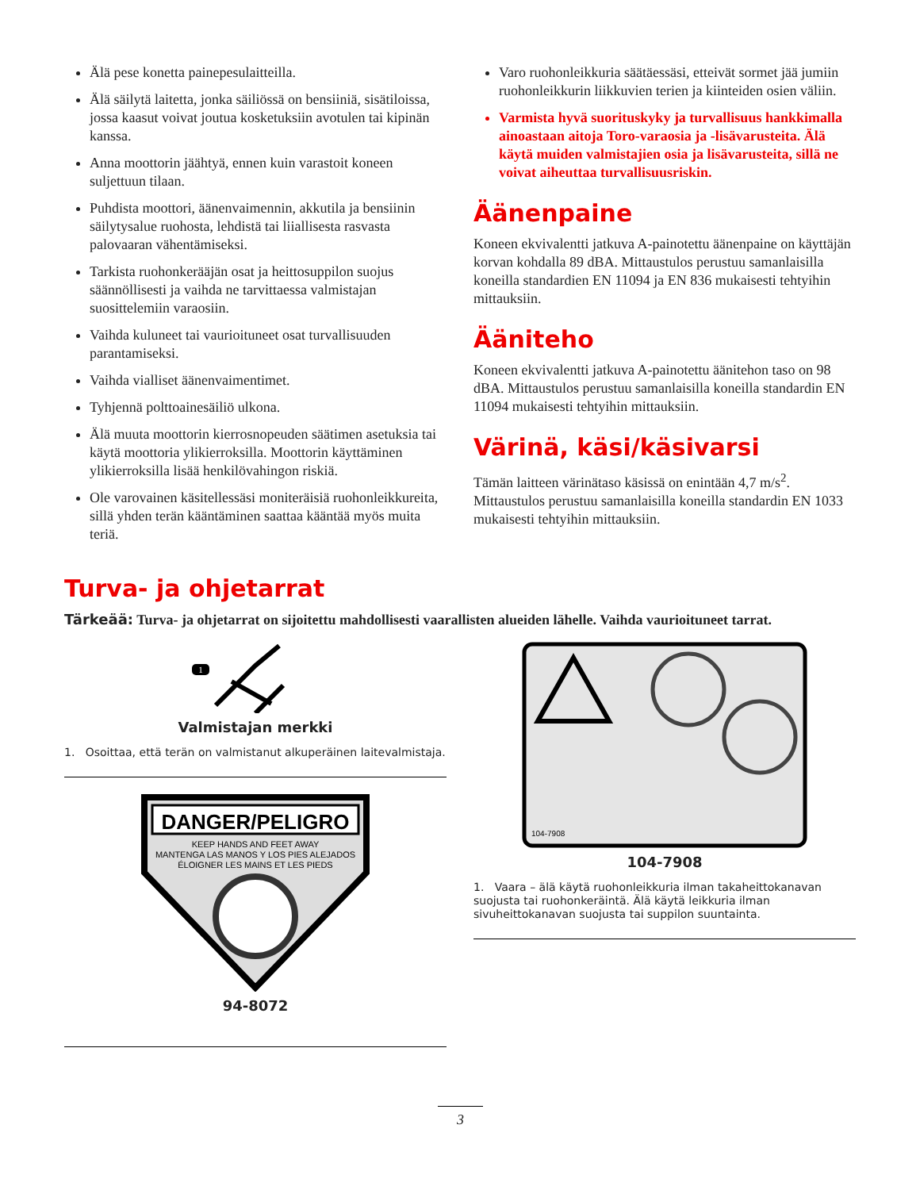Älä pese konetta painepesulaitteilla.
Älä säilytä laitetta, jonka säiliössä on bensiiniä, sisätiloissa, jossa kaasut voivat joutua kosketuksiin avotulen tai kipinän kanssa.
Anna moottorin jäähtyä, ennen kuin varastoit koneen suljettuun tilaan.
Puhdista moottori, äänenvaimennin, akkutila ja bensiinin säilytysalue ruohosta, lehdistä tai liiallisesta rasvasta palovaaran vähentämiseksi.
Tarkista ruohonkerääjän osat ja heittosuppilon suojus säännöllisesti ja vaihda ne tarvittaessa valmistajan suosittelemiin varaosiin.
Vaihda kuluneet tai vaurioituneet osat turvallisuuden parantamiseksi.
Vaihda vialliset äänenvaimentimet.
Tyhjennä polttoainesäiliö ulkona.
Älä muuta moottorin kierrosnopeuden säätimen asetuksia tai käytä moottoria ylikierroksilla. Moottorin käyttäminen ylikierroksilla lisää henkilövahingon riskiä.
Ole varovainen käsitellessäsi moniteräisiä ruohonleikkureita, sillä yhden terän kääntäminen saattaa kääntää myös muita teriä.
Varo ruohonleikkuria säätäessäsi, etteivät sormet jää jumiin ruohonleikkurin liikkuvien terien ja kiinteiden osien väliin.
Varmista hyvä suorituskyky ja turvallisuus hankkimalla ainoastaan aitoja Toro-varaosia ja -lisävarusteita. Älä käytä muiden valmistajien osia ja lisävarusteita, sillä ne voivat aiheuttaa turvallisuusriskin.
Äänenpaine
Koneen ekvivalentti jatkuva A-painotettu äänenpaine on käyttäjän korvan kohdalla 89 dBA. Mittaustulos perustuu samanlaisilla koneilla standardien EN 11094 ja EN 836 mukaisesti tehtyihin mittauksiin.
Ääniteho
Koneen ekvivalentti jatkuva A-painotettu äänitehon taso on 98 dBA. Mittaustulos perustuu samanlaisilla koneilla standardin EN 11094 mukaisesti tehtyihin mittauksiin.
Värinä, käsi/käsivarsi
Tämän laitteen värinätaso käsissä on enintään 4,7 m/s<sup>2</sup>. Mittaustulos perustuu samanlaisilla koneilla standardin EN 1033 mukaisesti tehtyihin mittauksiin.
Turva- ja ohjetarrat
Tärkeää: Turva- ja ohjetarrat on sijoitettu mahdollisesti vaarallisten alueiden lähelle. Vaihda vaurioituneet tarrat.
1
Valmistajan merkki
1. Osoittaa, että terän on valmistanut alkuperäinen laitevalmistaja.
DANGER/PELIGRO
KEEP HANDS AND FEET AWAY
MANTENGA LAS MANOS Y LOS PIES ALEJADOS
ÉLOIGNER LES MAINS ET LES PIEDS
94-8072
104-7908
104-7908
1. Vaara – älä käytä ruohonleikkuria ilman takaheittokanavan suojusta tai ruohonkeräintä. Älä käytä leikkuria ilman sivuheittokanavan suojusta tai suppilon suuntainta.
3